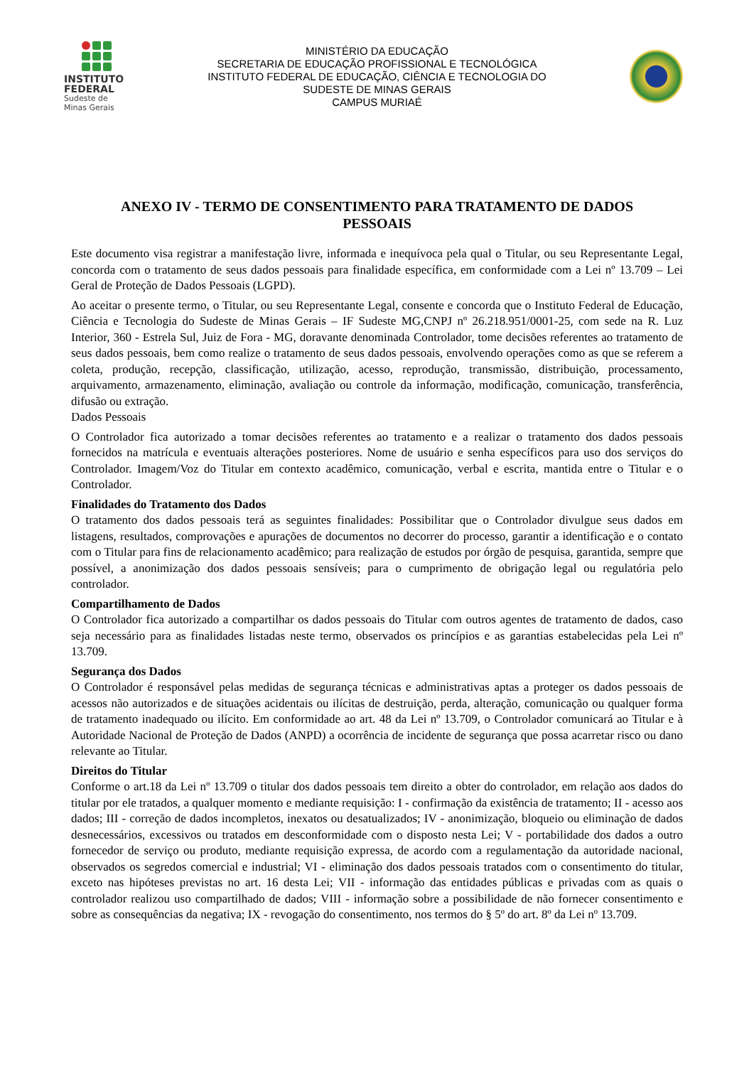INSTITUTO
FEDERAL
Sudeste de
Minas Gerais
MINISTÉRIO DA EDUCAÇÃO
SECRETARIA DE EDUCAÇÃO PROFISSIONAL E TECNOLÓGICA
INSTITUTO FEDERAL DE EDUCAÇÃO, CIÊNCIA E TECNOLOGIA DO
SUDESTE DE MINAS GERAIS
CAMPUS MURIAÉ
ANEXO IV - TERMO DE CONSENTIMENTO PARA TRATAMENTO DE DADOS PESSOAIS
Este documento visa registrar a manifestação livre, informada e inequívoca pela qual o Titular, ou seu Representante Legal, concorda com o tratamento de seus dados pessoais para finalidade específica, em conformidade com a Lei nº 13.709 – Lei Geral de Proteção de Dados Pessoais (LGPD).
Ao aceitar o presente termo, o Titular, ou seu Representante Legal, consente e concorda que o Instituto Federal de Educação, Ciência e Tecnologia do Sudeste de Minas Gerais – IF Sudeste MG,CNPJ nº 26.218.951/0001-25, com sede na R. Luz Interior, 360 - Estrela Sul, Juiz de Fora - MG, doravante denominada Controlador, tome decisões referentes ao tratamento de seus dados pessoais, bem como realize o tratamento de seus dados pessoais, envolvendo operações como as que se referem a coleta, produção, recepção, classificação, utilização, acesso, reprodução, transmissão, distribuição, processamento, arquivamento, armazenamento, eliminação, avaliação ou controle da informação, modificação, comunicação, transferência, difusão ou extração.
Dados Pessoais
O Controlador fica autorizado a tomar decisões referentes ao tratamento e a realizar o tratamento dos dados pessoais fornecidos na matrícula e eventuais alterações posteriores. Nome de usuário e senha específicos para uso dos serviços do Controlador. Imagem/Voz do Titular em contexto acadêmico, comunicação, verbal e escrita, mantida entre o Titular e o Controlador.
Finalidades do Tratamento dos Dados
O tratamento dos dados pessoais terá as seguintes finalidades: Possibilitar que o Controlador divulgue seus dados em listagens, resultados, comprovações e apurações de documentos no decorrer do processo, garantir a identificação e o contato com o Titular para fins de relacionamento acadêmico; para realização de estudos por órgão de pesquisa, garantida, sempre que possível, a anonimização dos dados pessoais sensíveis; para o cumprimento de obrigação legal ou regulatória pelo controlador.
Compartilhamento de Dados
O Controlador fica autorizado a compartilhar os dados pessoais do Titular com outros agentes de tratamento de dados, caso seja necessário para as finalidades listadas neste termo, observados os princípios e as garantias estabelecidas pela Lei nº 13.709.
Segurança dos Dados
O Controlador é responsável pelas medidas de segurança técnicas e administrativas aptas a proteger os dados pessoais de acessos não autorizados e de situações acidentais ou ilícitas de destruição, perda, alteração, comunicação ou qualquer forma de tratamento inadequado ou ilícito. Em conformidade ao art. 48 da Lei nº 13.709, o Controlador comunicará ao Titular e à Autoridade Nacional de Proteção de Dados (ANPD) a ocorrência de incidente de segurança que possa acarretar risco ou dano relevante ao Titular.
Direitos do Titular
Conforme o art.18 da Lei nº 13.709 o titular dos dados pessoais tem direito a obter do controlador, em relação aos dados do titular por ele tratados, a qualquer momento e mediante requisição: I - confirmação da existência de tratamento; II - acesso aos dados; III - correção de dados incompletos, inexatos ou desatualizados; IV - anonimização, bloqueio ou eliminação de dados desnecessários, excessivos ou tratados em desconformidade com o disposto nesta Lei; V - portabilidade dos dados a outro fornecedor de serviço ou produto, mediante requisição expressa, de acordo com a regulamentação da autoridade nacional, observados os segredos comercial e industrial; VI - eliminação dos dados pessoais tratados com o consentimento do titular, exceto nas hipóteses previstas no art. 16 desta Lei; VII - informação das entidades públicas e privadas com as quais o controlador realizou uso compartilhado de dados; VIII - informação sobre a possibilidade de não fornecer consentimento e sobre as consequências da negativa; IX - revogação do consentimento, nos termos do § 5º do art. 8º da Lei nº 13.709.